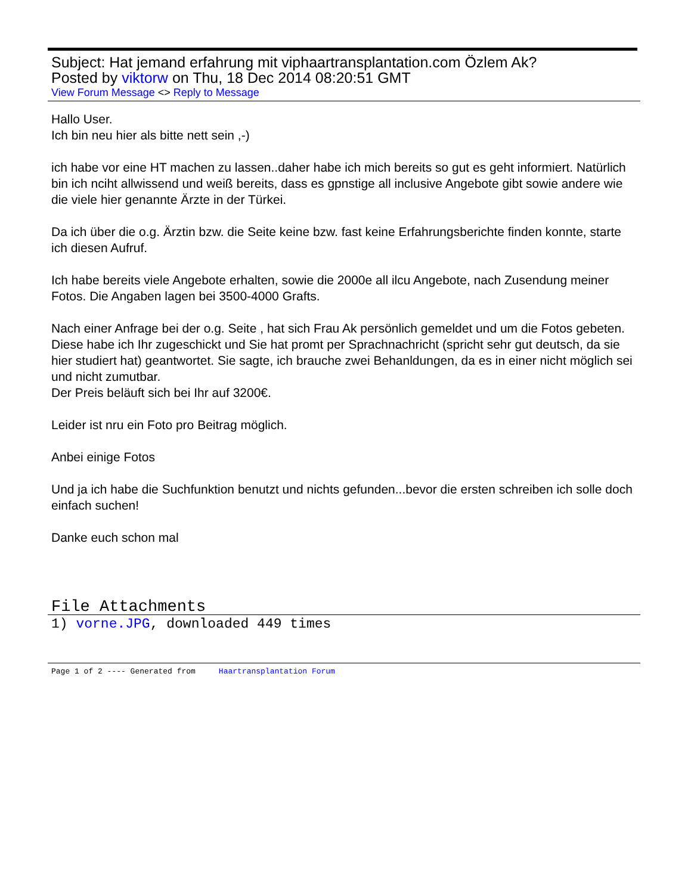Subject: Hat jemand erfahrung mit viphaartransplantation.com Özlem Ak?
Posted by viktorw on Thu, 18 Dec 2014 08:20:51 GMT
View Forum Message <> Reply to Message
Hallo User.
Ich bin neu hier als bitte nett sein ,-)
ich habe vor eine HT machen zu lassen..daher habe ich mich bereits so gut es geht informiert. Natürlich bin ich nciht allwissend und weiß bereits, dass es gpnstige all inclusive Angebote gibt sowie andere wie die viele hier genannte Ärzte in der Türkei.
Da ich über die o.g. Ärztin bzw. die Seite keine bzw. fast keine Erfahrungsberichte finden konnte, starte ich diesen Aufruf.
Ich habe bereits viele Angebote erhalten, sowie die 2000e all ilcu Angebote, nach Zusendung meiner Fotos. Die Angaben lagen bei 3500-4000 Grafts.
Nach einer Anfrage bei der o.g. Seite , hat sich Frau Ak persönlich gemeldet und um die Fotos gebeten.
Diese habe ich Ihr zugeschickt und Sie hat promt per Sprachnachricht (spricht sehr gut deutsch, da sie hier studiert hat) geantwortet. Sie sagte, ich brauche zwei Behanldungen, da es in einer nicht möglich sei und nicht zumutbar.
Der Preis beläuft sich bei Ihr auf 3200€.
Leider ist nru ein Foto pro Beitrag möglich.
Anbei einige Fotos
Und ja ich habe die Suchfunktion benutzt und nichts gefunden...bevor die ersten schreiben ich solle doch einfach suchen!
Danke euch schon mal
File Attachments
1) vorne.JPG, downloaded 449 times
Page 1 of 2 ---- Generated from Haartransplantation Forum